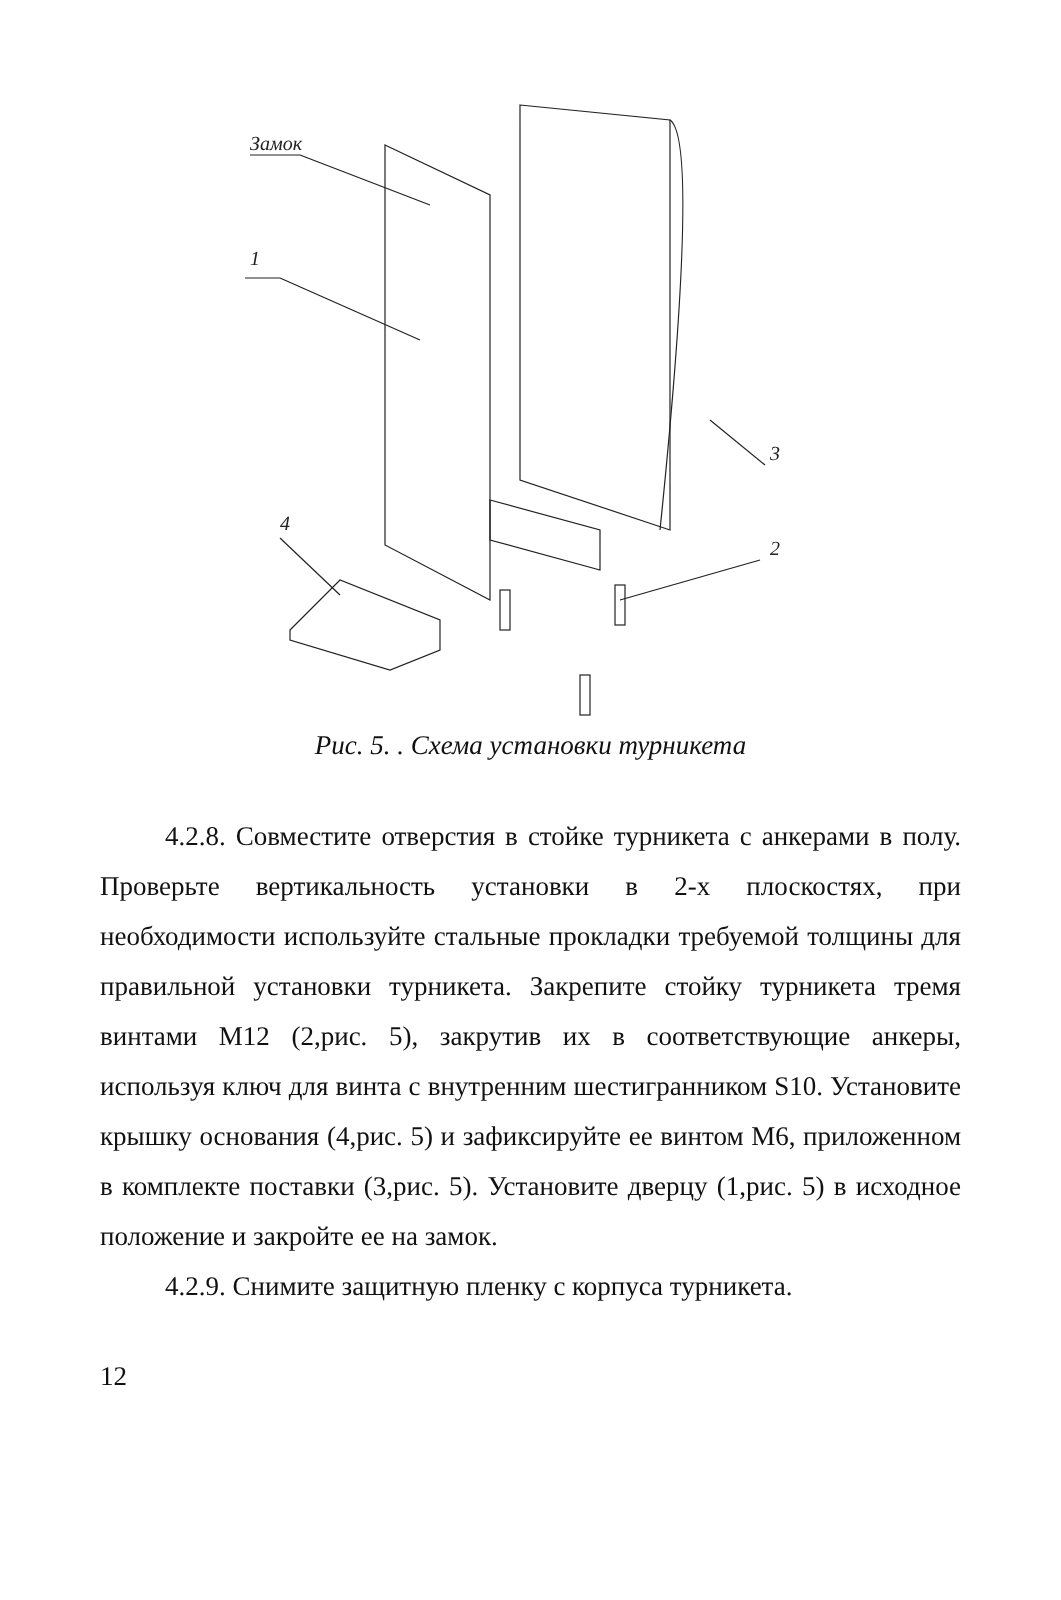Замок
1
4
3
2
Рис. 5. . Схема установки турникета
4.2.8. Совместите отверстия в стойке турникета с анкерами в полу. Проверьте вертикальность установки в 2-х плоскостях, при необходимости используйте стальные прокладки требуемой толщины для правильной установки турникета. Закрепите стойку турникета тремя винтами М12 (2,рис. 5), закрутив их в соответствующие анкеры, используя ключ для винта с внутренним шестигранником S10. Установите крышку основания (4,рис. 5) и зафиксируйте ее винтом М6, приложенном в комплекте поставки (3,рис. 5). Установите дверцу (1,рис. 5) в исходное положение и закройте ее на замок.
4.2.9. Снимите защитную пленку с корпуса турникета.
12